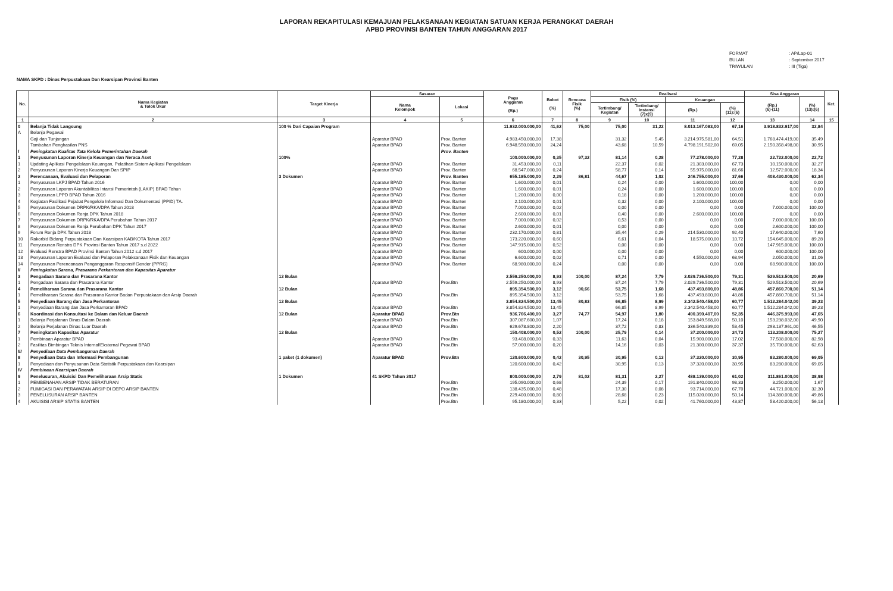LAPORAN REKAPITULASI KEMAJUAN PELAKSANAAN KEGIATAN SATUAN KERJA PERANGKAT DAERAH
APBD PROVINSI BANTEN TAHUN ANGGARAN 2017
FORMAT: AP/Lap-01
BULAN: September 2017
TRIWULAN: III (Tiga)
NAMA SKPD : Dinas Perpustakaan Dan Kearsipan Provinsi Banten
| No. | Nama Kegiatan & Tolok Ukur | Target Kinerja | Sasaran | | Pagu Anggaran (Rp.) | Bobot (%) | Rencana Fisik (%) | Realisasi | | | | Sisa Anggaran | | Ket. |
| --- | --- | --- | --- | --- | --- | --- | --- | --- | --- | --- | --- | --- | --- | --- |
| | | | Nama Kelompok | Lokasi | | | | Fisik (%) | | Keuangan | | (Rp.) (6)-(11) | (%) (13):(6) | |
| | | | | | | | | Tertimbang/ Kegiatan | Tertimbang/ Instansi (7)x(9) | (Rp.) | (%) (11):(6) | | | |
| 1 | 2 | 3 | 4 | 5 | 6 | 7 | 8 | 9 | 10 | 11 | 12 | 13 | 14 | 15 |
| 0 | Belanja Tidak Langsung | 100 % Dari Capaian Program | | | 11.932.000.000,00 | 41,62 | 75,00 | 75,00 | 31,22 | 8.013.167.083,00 | 67,16 | 3.918.832.917,00 | 32,84 | |
| A | Belanja Pegawai | | | | | | | | | | | | | |
| | Gaji dan Tunjangan | | Aparatur BPAD | Prov. Banten | 4.983.450.000,00 | 17,38 | | 31,32 | 5,45 | 3.214.975.581,00 | 64,51 | 1.768.474.419,00 | 35,49 | |
| | Tambahan Penghasilan PNS | | Aparatur BPAD | Prov. Banten | 6.948.550.000,00 | 24,24 | | 43,68 | 10,59 | 4.798.191.502,00 | 69,05 | 2.150.358.498,00 | 30,95 | |
| I | Peningkatan Kualitas Tata Kelola Pemerintahan Daerah | | | Prov. Banten | | | | | | | | | | |
| 1 | Penyusunan Laporan Kinerja Keuangan dan Neraca Aset | 100% | | | 100.000.000,00 | 0,35 | 97,32 | 81,14 | 0,28 | 77.278.000,00 | 77,28 | 22.722.000,00 | 22,72 | |
| 1 | Updating Aplikasi Pengelolaan Keuangan, Pelatihan Sistem Aplikasi Pengelolaan | | Aparatur BPAD | Prov. Banten | 31.453.000,00 | 0,11 | | 22,37 | 0,02 | 21.303.000,00 | 67,73 | 10.150.000,00 | 32,27 | |
| 2 | Penyusunan Laporan Kinerja Keuangan Dan SPIP | | Aparatur BPAD | Prov. Banten | 68.547.000,00 | 0,24 | | 58,77 | 0,14 | 55.975.000,00 | 81,66 | 12.572.000,00 | 18,34 | |
| 2 | Perencanaan, Evaluasi dan Pelaporan | 3 Dokumen | | Prov. Banten | 655.185.000,00 | 2,29 | 86,81 | 44,67 | 1,02 | 246.755.000,00 | 37,66 | 408.430.000,00 | 62,34 | |
| 1 | Penyusunan LKPJ BPAD Tahun 2016 | | Aparatur BPAD | Prov. Banten | 1.600.000,00 | 0,01 | | 0,24 | 0,00 | 1.600.000,00 | 100,00 | 0,00 | 0,00 | |
| 2 | Penyusunan Laporan Akuntabilitas Intansi Pemerintah (LAKIP) BPAD Tahun | | Aparatur BPAD | Prov. Banten | 1.600.000,00 | 0,01 | | 0,24 | 0,00 | 1.600.000,00 | 100,00 | 0,00 | 0,00 | |
| 3 | Penyusunan LPPD BPAD Tahun 2016 | | Aparatur BPAD | Prov. Banten | 1.200.000,00 | 0,00 | | 0,18 | 0,00 | 1.200.000,00 | 100,00 | 0,00 | 0,00 | |
| 4 | Kegiatan Fasilitasi Pejabat Pengelola Informasi Dan Dokumentasi (PPID) TA. | | Aparatur BPAD | Prov. Banten | 2.100.000,00 | 0,01 | | 0,32 | 0,00 | 2.100.000,00 | 100,00 | 0,00 | 0,00 | |
| 5 | Penyusunan Dokumen DRPK/RKA/DPA Tahun 2018 | | Aparatur BPAD | Prov. Banten | 7.000.000,00 | 0,02 | | 0,00 | 0,00 | 0,00 | 0,00 | 7.000.000,00 | 100,00 | |
| 6 | Penyusunan Dokumen Renja DPK Tahun 2018 | | Aparatur BPAD | Prov. Banten | 2.600.000,00 | 0,01 | | 0,40 | 0,00 | 2.600.000,00 | 100,00 | 0,00 | 0,00 | |
| 7 | Penyusunan Dokumen DRPK/RKA/DPA Perubahan Tahun 2017 | | Aparatur BPAD | Prov. Banten | 7.000.000,00 | 0,02 | | 0,53 | 0,00 | 0,00 | 0,00 | 7.000.000,00 | 100,00 | |
| 8 | Penyusunan Dokumen Renja Perubahan DPK Tahun 2017 | | Aparatur BPAD | Prov. Banten | 2.600.000,00 | 0,01 | | 0,00 | 0,00 | 0,00 | 0,00 | 2.600.000,00 | 100,00 | |
| 9 | Forum Renja DPK Tahun 2018 | | Aparatur BPAD | Prov. Banten | 232.170.000,00 | 0,81 | | 35,44 | 0,29 | 214.530.000,00 | 92,40 | 17.640.000,00 | 7,60 | |
| 10 | Rakorbid Bidang Perpustakaan Dan Kearsipan KAB/KOTA Tahun 2017 | | Aparatur BPAD | Prov. Banten | 173.220.000,00 | 0,60 | | 6,61 | 0,04 | 18.575.000,00 | 10,72 | 154.645.000,00 | 89,28 | |
| 11 | Penyusunan Renstra DPK Provinsi Banten Tahun 2017 s.d 2022 | | Aparatur BPAD | Prov. Banten | 147.915.000,00 | 0,52 | | 0,00 | 0,00 | 0,00 | 0,00 | 147.915.000,00 | 100,00 | |
| 12 | Evaluasi Renstra BPAD Provinsi Banten Tahun 2012 s.d 2017 | | Aparatur BPAD | Prov. Banten | 600.000,00 | 0,00 | | 0,00 | 0,00 | 0,00 | 0,00 | 600.000,00 | 100,00 | |
| 13 | Penyusunan Laporan Evaluasi dan Pelaporan Pelaksanaan Fisik dan Keuangan | | Aparatur BPAD | Prov. Banten | 6.600.000,00 | 0,02 | | 0,71 | 0,00 | 4.550.000,00 | 68,94 | 2.050.000,00 | 31,06 | |
| 14 | Penyusunan Perencanaan Penganggaran Responsif Gender (PPRG) | | Aparatur BPAD | Prov. Banten | 68.980.000,00 | 0,24 | | 0,00 | 0,00 | 0,00 | 0,00 | 68.980.000,00 | 100,00 | |
| II | Peningkatan Sarana, Prasarana Perkantoran dan Kapasitas Aparatur | | | | | | | | | | | | | |
| 3 | Pengadaan Sarana dan Prasarana Kantor | 12 Bulan | | | 2.559.250.000,00 | 8,93 | 100,00 | 87,24 | 7,79 | 2.029.736.500,00 | 79,31 | 529.513.500,00 | 20,69 | |
| 1 | Pengadaan Sarana dan Prasarana Kantor | | Aparatur BPAD | Prov.Btn | 2.559.250.000,00 | 8,93 | | 87,24 | 7,79 | 2.029.736.500,00 | 79,31 | 529.513.500,00 | 20,69 | |
| 4 | Pemeliharaan Sarana dan Prasarana Kantor | 12 Bulan | | | 895.354.500,00 | 3,12 | 90,66 | 53,75 | 1,68 | 437.493.800,00 | 48,86 | 457.860.700,00 | 51,14 | |
| 1 | Pemeliharaan Sarana dan Prasarana Kantor Badan Perpustakaan dan Arsip Daerah | | Aparatur BPAD | Prov.Btn | 895.354.500,00 | 3,12 | | 53,75 | 1,68 | 437.493.800,00 | 48,86 | 457.860.700,00 | 51,14 | |
| 5 | Penyediaan Barang dan Jasa Perkantoran | 12 Bulan | | | 3.854.824.500,00 | 13,45 | 80,83 | 66,85 | 8,99 | 2.342.540.458,00 | 60,77 | 1.512.284.042,00 | 39,23 | |
| 1 | Penyediaan Barang dan Jasa Perkantoran BPAD | | Aparatur BPAD | Prov.Btn | 3.854.824.500,00 | 13,45 | | 66,85 | 8,99 | 2.342.540.458,00 | 60,77 | 1.512.284.042,00 | 39,23 | |
| 6 | Koordinasi dan Konsultasi ke Dalam dan Keluar Daerah | 12 Bulan | Aparatur BPAD | Prov.Btn | 936.766.400,00 | 3,27 | 74,77 | 54,97 | 1,80 | 490.390.407,00 | 52,35 | 446.375.993,00 | 47,65 | |
| 1 | Belanja Perjalanan Dinas Dalam Daerah | | Aparatur BPAD | Prov.Btn | 307.087.600,00 | 1,07 | | 17,24 | 0,18 | 153.849.568,00 | 50,10 | 153.238.032,00 | 49,90 | |
| 2 | Belanja Perjalanan Dinas Luar Daerah | | Aparatur BPAD | Prov.Btn | 629.678.800,00 | 2,20 | | 37,72 | 0,83 | 336.540.839,00 | 53,45 | 293.137.961,00 | 46,55 | |
| 7 | Peningkatan Kapasitas Aparatur | 12 Bulan | | | 150.408.000,00 | 0,52 | 100,00 | 25,79 | 0,14 | 37.200.000,00 | 24,73 | 113.208.000,00 | 75,27 | |
| 1 | Pembinaan Aparatur BPAD | | Aparatur BPAD | Prov.Btn | 93.408.000,00 | 0,33 | | 11,63 | 0,04 | 15.900.000,00 | 17,02 | 77.508.000,00 | 82,98 | |
| 2 | Fasilitas Bimbingan Teknis Internal/Eksternal Pegawai BPAD | | Aparatur BPAD | Prov.Btn | 57.000.000,00 | 0,20 | | 14,16 | 0,03 | 21.300.000,00 | 37,37 | 35.700.000,00 | 62,63 | |
| III | Penyediaan Data Pembangunan Daerah | | | | | | | | | | | | | |
| 8 | Penyediaan Data dan Informasi Pembangunan | 1 paket (1 dokumen) | Aparatur BPAD | Prov.Btn | 120.600.000,00 | 0,42 | 30,95 | 30,95 | 0,13 | 37.320.000,00 | 30,95 | 83.280.000,00 | 69,05 | |
| 1 | Penyediaan dan Penyusunan Data Statistik Perpustakaan dan Kearsipan | | | | 120.600.000,00 | 0,42 | | 30,95 | 0,13 | 37.320.000,00 | 30,95 | 83.280.000,00 | 69,05 | |
| IV | Pembinaan Kearsipan Daerah | | | | | | | | | | | | | |
| 9 | Penelusuran, Akuisisi Dan Pemeliharaan Arsip Statis | 1 Dokumen | 41 SKPD Tahun 2017 | | 800.000.000,00 | 2,79 | 81,02 | 81,31 | 2,27 | 488.139.000,00 | 61,02 | 311.861.000,00 | 38,98 | |
| 1 | PEMBENAHAN ARSIP TIDAK BERATURAN | | | Prov.Btn | 195.090.000,00 | 0,68 | | 24,39 | 0,17 | 191.840.000,00 | 98,33 | 3.250.000,00 | 1,67 | |
| 2 | FUMIGASI DAN PERAWATAN ARSIP DI DEPO ARSIP BANTEN | | | Prov.Btn | 138.435.000,00 | 0,48 | | 17,30 | 0,08 | 93.714.000,00 | 67,70 | 44.721.000,00 | 32,30 | |
| 3 | PENELUSURAN ARSIP BANTEN | | | Prov.Btn | 229.400.000,00 | 0,80 | | 28,68 | 0,23 | 115.020.000,00 | 50,14 | 114.380.000,00 | 49,86 | |
| 4 | AKUISISI ARSIP STATIS BANTEN | | | Prov.Btn | 95.180.000,00 | 0,33 | | 5,22 | 0,02 | 41.760.000,00 | 43,87 | 53.420.000,00 | 56,13 | |